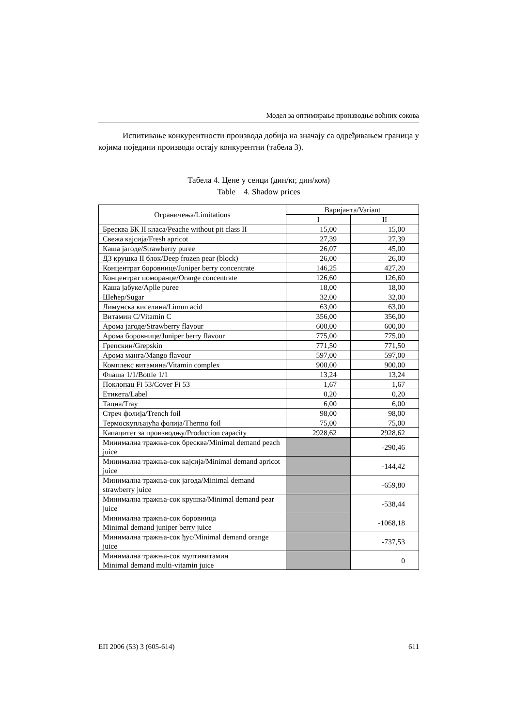Модел за оптимирање производње воћних сокова
Испитивање конкурентности производа добија на значају са одређивањем граница у којима поједини производи остају конкурентни (табела 3).
Табела 4. Цене у сенци (дин/кг, дин/ком)
Table 4. Shadow prices
| Ограничења/Limitations | Варијанта/Variant | |
| --- | --- | --- |
| | I | II |
| Бресква БК II класа/Peache without pit class II | 15,00 | 15,00 |
| Свежа кајсија/Fresh apricot | 27,39 | 27,39 |
| Каша јагоде/Strawberry puree | 26,07 | 45,00 |
| ДЗ крушка II блок/Deep frozen pear (block) | 26,00 | 26,00 |
| Концентрат боровнице/Juniper berry concentrate | 146,25 | 427,20 |
| Концентрат поморанџе/Orange concentrate | 126,60 | 126,60 |
| Каша јабуке/Aplle puree | 18,00 | 18,00 |
| Шећер/Sugar | 32,00 | 32,00 |
| Лимунска киселина/Limun acid | 63,00 | 63,00 |
| Витамин C/Vitamin C | 356,00 | 356,00 |
| Арома јагоде/Strawberry flavour | 600,00 | 600,00 |
| Арома боровнице/Juniper berry flavour | 775,00 | 775,00 |
| Грепскин/Grepskin | 771,50 | 771,50 |
| Арома манга/Mango flavour | 597,00 | 597,00 |
| Комплекс витамина/Vitamin complex | 900,00 | 900,00 |
| Флаша 1/1/Bottle 1/1 | 13,24 | 13,24 |
| Поклопац Fi 53/Cover Fi 53 | 1,67 | 1,67 |
| Етикета/Label | 0,20 | 0,20 |
| Тацна/Tray | 6,00 | 6,00 |
| Стреч фолија/Trench foil | 98,00 | 98,00 |
| Термоскупљајућа фолија/Thermo foil | 75,00 | 75,00 |
| Капацитет за производњу/Production capacity | 2928,62 | 2928,62 |
| Минимална тражња-сок бресква/Minimal demand peach juice | | -290,46 |
| Минимална тражња-сок кајсија/Minimal demand apricot juice | | -144,42 |
| Минимална тражња-сок јагода/Minimal demand strawberry juice | | -659,80 |
| Минимална тражња-сок крушка/Minimal demand pear juice | | -538,44 |
| Минимална тражња-сок боровница Minimal demand juniper berry juice | | -1068,18 |
| Минимална тражња-сок ђус/Minimal demand orange juice | | -737,53 |
| Минимална тражња-сок мултивитамин Minimal demand multi-vitamin juice | | 0 |
ЕП 2006 (53) 3 (605-614) 611